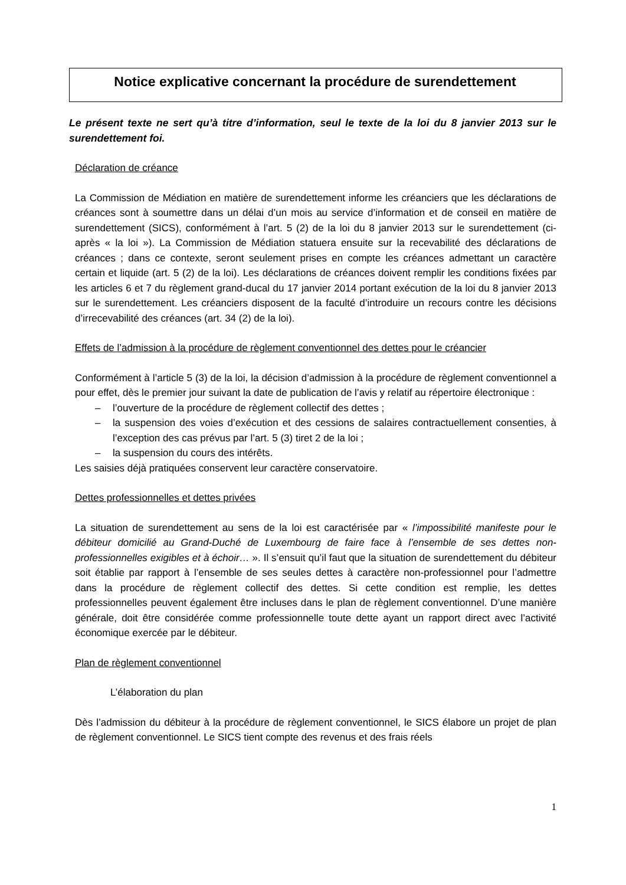Notice explicative concernant la procédure de surendettement
Le présent texte ne sert qu’à titre d’information, seul le texte de la loi du 8 janvier 2013 sur le surendettement foi.
Déclaration de créance
La Commission de Médiation en matière de surendettement informe les créanciers que les déclarations de créances sont à soumettre dans un délai d’un mois au service d’information et de conseil en matière de surendettement (SICS), conformément à l’art. 5 (2) de la loi du 8 janvier 2013 sur le surendettement (ci-après « la loi »). La Commission de Médiation statuera ensuite sur la recevabilité des déclarations de créances ; dans ce contexte, seront seulement prises en compte les créances admettant un caractère certain et liquide (art. 5 (2) de la loi). Les déclarations de créances doivent remplir les conditions fixées par les articles 6 et 7 du règlement grand-ducal du 17 janvier 2014 portant exécution de la loi du 8 janvier 2013 sur le surendettement. Les créanciers disposent de la faculté d’introduire un recours contre les décisions d’irrecevabilité des créances (art. 34 (2) de la loi).
Effets de l’admission à la procédure de règlement conventionnel des dettes pour le créancier
Conformément à l’article 5 (3) de la loi, la décision d’admission à la procédure de règlement conventionnel a pour effet, dès le premier jour suivant la date de publication de l’avis y relatif au répertoire électronique :
– l’ouverture de la procédure de règlement collectif des dettes ;
– la suspension des voies d’exécution et des cessions de salaires contractuellement consenties, à l’exception des cas prévus par l’art. 5 (3) tiret 2 de la loi ;
– la suspension du cours des intérêts.
Les saisies déjà pratiquées conservent leur caractère conservatoire.
Dettes professionnelles et dettes privées
La situation de surendettement au sens de la loi est caractérisée par « l’impossibilité manifeste pour le débiteur domicilié au Grand-Duché de Luxembourg de faire face à l’ensemble de ses dettes non-professionnelles exigibles et à échoir… ». Il s’ensuit qu’il faut que la situation de surendettement du débiteur soit établie par rapport à l’ensemble de ses seules dettes à caractère non-professionnel pour l’admettre dans la procédure de règlement collectif des dettes. Si cette condition est remplie, les dettes professionnelles peuvent également être incluses dans le plan de règlement conventionnel. D’une manière générale, doit être considérée comme professionnelle toute dette ayant un rapport direct avec l’activité économique exercée par le débiteur.
Plan de règlement conventionnel
L’élaboration du plan
Dès l’admission du débiteur à la procédure de règlement conventionnel, le SICS élabore un projet de plan de règlement conventionnel. Le SICS tient compte des revenus et des frais réels
1